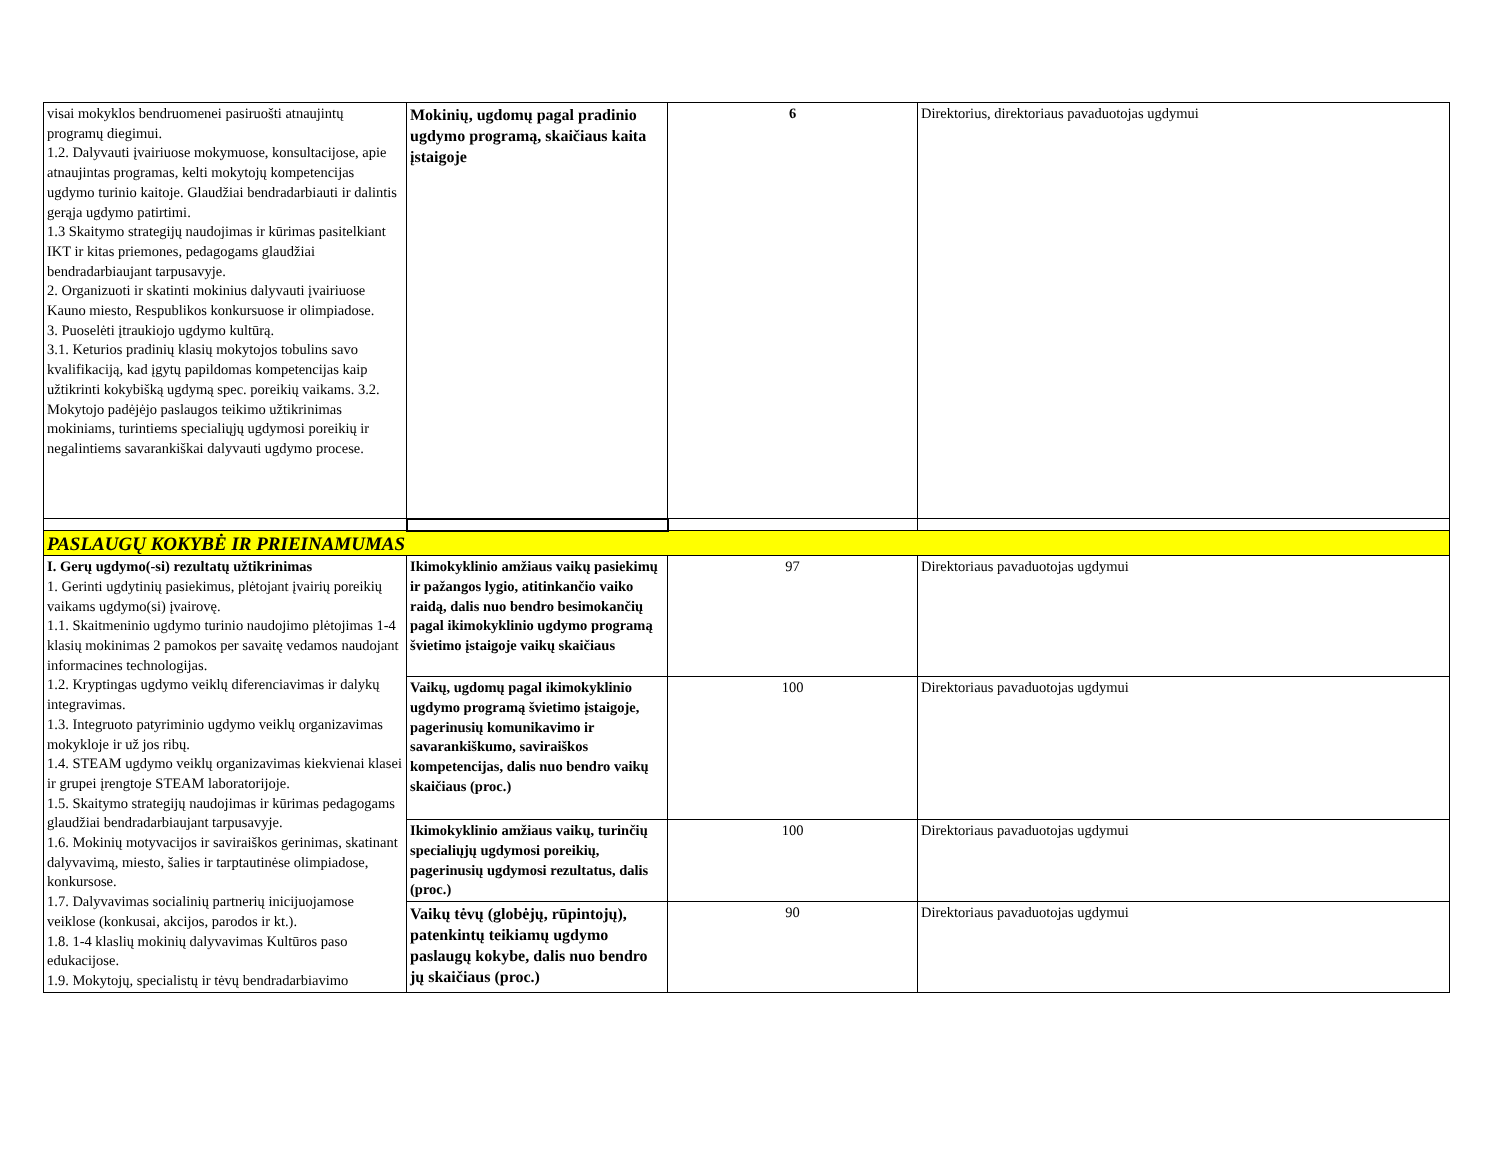| visai mokyklos bendruomenei pasiruošti atnaujintų programų diegimui. 1.2. Dalyvauti įvairiuose mokymuose, konsultacijose, apie atnaujintas programas, kelti mokytojų kompetencijas ugdymo turinio kaitoje. Glaudžiai bendradarbiauti ir dalintis gerąja ugdymo patirtimi. 1.3 Skaitymo strategijų naudojimas ir kūrimas pasitelkiant IKT ir kitas priemones, pedagogams glaudžiai bendradarbiaujant tarpusavyje. 2. Organizuoti ir skatinti mokinius dalyvauti įvairiuose Kauno miesto, Respublikos konkursuose ir olimpiadose. 3. Puoselėti įtraukiojo ugdymo kultūrą. 3.1. Keturios pradinių klasių mokytojos tobulins savo kvalifikaciją, kad įgytų papildomas kompetencijas kaip užtikrinti kokybišką ugdymą spec. poreikių vaikams. 3.2. Mokytojo padėjėjo paslaugos teikimo užtikrinimas mokiniams, turintiems specialiųjų ugdymosi poreikių ir negalintiems savarankiškai dalyvauti ugdymo procese. | Mokinių, ugdomų pagal pradinio ugdymo programą, skaičiaus kaita įstaigoje | 6 | Direktorius, direktoriaus pavaduotojas ugdymui |
| PASLAUGŲ KOKYBĖ IR PRIEINAMUMAS | | | |
| I. Gerų ugdymo(-si) rezultatų užtikrinimas 1. Gerinti ugdytinių pasiekimus, plėtojant įvairių poreikių vaikams ugdymo(si) įvairovę. 1.1. Skaitmeninio ugdymo turinio naudojimo plėtojimas 1-4 klasių mokinimas 2 pamokos per savaitę vedamos naudojant informacines technologijas. 1.2. Kryptingas ugdymo veiklų diferenciavimas ir dalykų integravimas. 1.3. Integruoto patyriminio ugdymo veiklų organizavimas mokykloje ir už jos ribų. 1.4. STEAM ugdymo veiklų organizavimas kiekvienai klasei ir grupei įrengtoje STEAM laboratorijoje. 1.5. Skaitymo strategijų naudojimas ir kūrimas pedagogams glaudžiai bendradarbiaujant tarpusavyje. 1.6. Mokinių motyvacijos ir saviraiškos gerinimas, skatinant dalyvavimą, miesto, šalies ir tarptautinėse olimpiadose, konkursose. 1.7. Dalyvavimas socialinių partnerių inicijuojamose veiklose (konkusai, akcijos, parodos ir kt.). 1.8. 1-4 klaslių mokinių dalyvavimas Kultūros paso edukacijose. 1.9. Mokytojų, specialistų ir tėvų bendradarbiavimo | Ikimokyklinio amžiaus vaikų pasiekimų ir pažangos lygio, atitinkančio vaiko raidą, dalis nuo bendro besimokančių pagal ikimokyklinio ugdymo programą švietimo įstaigoje vaikų skaičiaus | 97 | Direktoriaus pavaduotojas ugdymui |
| | Vaikų, ugdomų pagal ikimokyklinio ugdymo programą švietimo įstaigoje, pagerinusių komunikavimo ir savarankiškumo, saviraiškos kompetencijas, dalis nuo bendro vaikų skaičiaus (proc.) | 100 | Direktoriaus pavaduotojas ugdymui |
| | Ikimokyklinio amžiaus vaikų, turinčių specialiųjų ugdymosi poreikių, pagerinusių ugdymosi rezultatus, dalis (proc.) | 100 | Direktoriaus pavaduotojas ugdymui |
| | Vaikų tėvų (globėjų, rūpintojų), patenkintų teikiamų ugdymo paslaugų kokybe, dalis nuo bendro jų skaičiaus (proc.) | 90 | Direktoriaus pavaduotojas ugdymui |